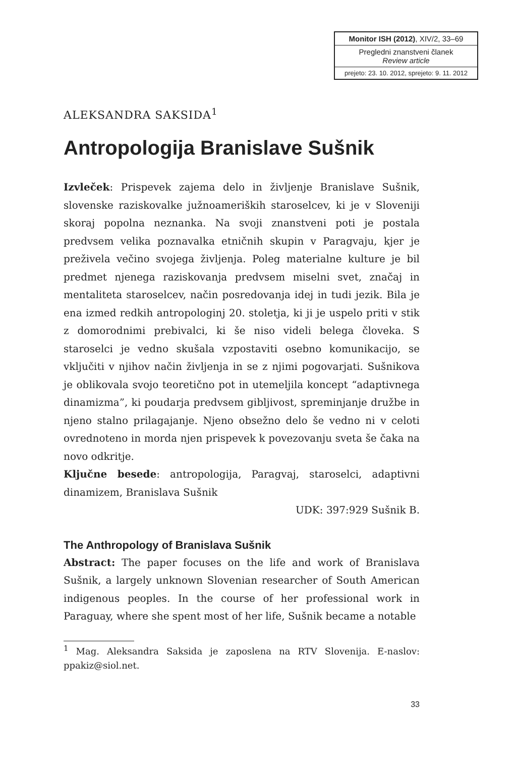Monitor ISH (2012), XIV/2, 33–69
Pregledni znanstveni članek
Review article
prejeto: 23. 10. 2012, sprejeto: 9. 11. 2012
ALEKSANDRA SAKSIDA<sup>1</sup>
Antropologija Branislave Sušnik
Izvleček: Prispevek zajema delo in življenje Branislave Sušnik, slovenske raziskovalke južnoameriških staroselcev, ki je v Sloveniji skoraj popolna neznanka. Na svoji znanstveni poti je postala predvsem velika poznavalka etničnih skupin v Paragvaju, kjer je preživela večino svojega življenja. Poleg materialne kulture je bil predmet njenega raziskovanja predvsem miselni svet, značaj in mentaliteta staroselcev, način posredovanja idej in tudi jezik. Bila je ena izmed redkih antropologinj 20. stoletja, ki ji je uspelo priti v stik z domorodnimi prebivalci, ki še niso videli belega človeka. S staroselci je vedno skušala vzpostaviti osebno komunikacijo, se vključiti v njihov način življenja in se z njimi pogovarjati. Sušnikova je oblikovala svojo teoretično pot in utemeljila koncept “adaptivnega dinamizma”, ki poudarja predvsem gibljivost, spreminjanje družbe in njeno stalno prilagajanje. Njeno obsežno delo še vedno ni v celoti ovrednoteno in morda njen prispevek k povezovanju sveta še čaka na novo odkritje.
Ključne besede: antropologija, Paragvaj, staroselci, adaptivni dinamizem, Branislava Sušnik
UDK: 397:929 Sušnik B.
The Anthropology of Branislava Sušnik
Abstract: The paper focuses on the life and work of Branislava Sušnik, a largely unknown Slovenian researcher of South American indigenous peoples. In the course of her professional work in Paraguay, where she spent most of her life, Sušnik became a notable
<sup>1</sup> Mag. Aleksandra Saksida je zaposlena na RTV Slovenija. E-naslov: ppakiz@siol.net.
33